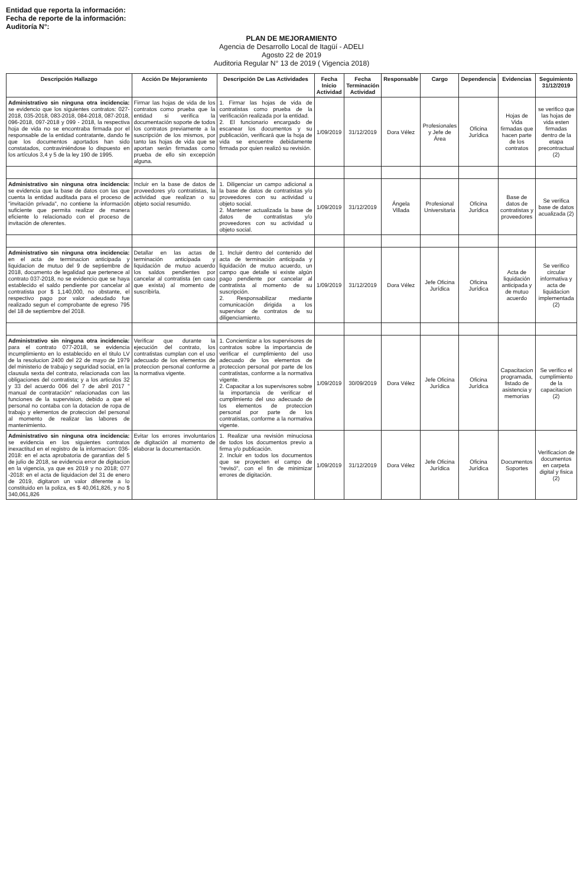Entidad que reporta la información:
Fecha de reporte de la información:
Auditoría N°:
PLAN DE MEJORAMIENTO
Agencia de Desarrollo Local de Itagüí - ADELI
Agosto 22 de 2019
Auditoria Regular N° 13 de 2019 ( Vigencia 2018)
| Descripción Hallazgo | Acción De Mejoramiento | Descripción De Las Actividades | Fecha Inicio Actividad | Fecha Terminación Actividad | Responsable | Cargo | Dependencia | Evidencias | Seguimiento 31/12/2019 |
| --- | --- | --- | --- | --- | --- | --- | --- | --- | --- |
| Administrativo sin ninguna otra incidencia: se evidencio que los siguientes contratos: 027-2018, 035-2018, 083-2018, 084-2018, 087-2018, 096-2018, 097-2018 y 099 - 2018, la respectiva hoja de vida no se encontraba firmada por el responsable de la entidad contratante, dando fe que los documentos aportados han sido constatados, contraviniéndose lo dispuesto en los artículos 3,4 y 5 de la ley 190 de 1995. | Firmar las hojas de vida de los contratos como prueba que la entidad si verifica la documentación soporte de todos los contratos previamente a la suscripción de los mismos, por tanto las hojas de vida que se aportan serán firmadas como prueba de ello sin excepción alguna. | 1. Firmar las hojas de vida de contratistas como prueba de la verificación realizada por la entidad. 2. El funcionario encargado de escanear los documentos y su publicación, verificará que la hoja de vida se encuentre debidamente firmada por quien realizó su revisión. | 1/09/2019 | 31/12/2019 | Dora Vélez | Profesionales y Jefe de Área | Oficina Jurídica | Hojas de Vida firmadas que hacen parte de los contratos | se verifico que las hojas de vida esten firmadas dentro de la etapa precontractual (2) |
| Administrativo sin ninguna otra incidencia: se evidencia que la base de datos con las que cuenta la entidad auditada para el proceso de "invitación privada", no contiene la información suficiente que permita realizar de manera eficiente lo relacionado con el proceso de invitación de oferentes. | Incluir en la base de datos de proveedores y/o contratistas, la actividad que realizan o su objeto social resumido. | 1. Diligenciar un campo adicional a la base de datos de contratistas y/o proveedores con su actividad u objeto social. 2. Mantener actualizada la base de datos de contratistas y/o proveedores con su actividad u objeto social. | 1/09/2019 | 31/12/2019 | Ángela Villada | Profesional Universitaria | Oficina Jurídica | Base de datos de contratistas y proveedores | Se verifica base de datos acualizada (2) |
| Administrativo sin ninguna otra incidencia: en el acta de terminacion anticipada y liquidacion de mutuo del 9 de septiembre de 2018, documento de legalidad que pertenece al contrato 037-2018, no se evidencio que se haya establecido el saldo pendiente por cancelar al contratista por $ 1,140,000, no obstante, el respectivo pago por valor adeudado fue realizado segun el comprobante de egreso 795 del 18 de septiembre del 2018. | Detallar en las actas de terminación anticipada y liquidación de mutuo acuerdo los saldos pendientes por cancelar al contratista (en caso que exista) al momento de suscribirla. | 1. Incluir dentro del contenido del acta de terminación anticipada y liquidación de mutuo acuerdo, un campo que detalle si existe algún pago pendiente por cancelar al contratista al momento de su suscripción. 2. Responsabilizar mediante comunicación dirigida a los supervisor de contratos de su diligenciamiento. | 1/09/2019 | 31/12/2019 | Dora Vélez | Jefe Oficina Jurídica | Oficina Jurídica | Acta de liquidación anticipada y de mutuo acuerdo | Se verifico circular informativa y acta de liquidacion implementada (2) |
| Administrativo sin ninguna otra incidencia: para el contrato 077-2018, se evidencia incumplimiento en lo establecido en el titulo LV de la resolucion 2400 del 22 de mayo de 1979 del ministerio de trabajo y seguridad social, en la clausula sexta del contrato, relacionada con las obligaciones del contratista; y a los articulos 32 y 33 del acuerdo 006 del 7 de abril 2017 " manual de contratación" relacionadas con las funciones de la supervision, debido a que el personal no contaba con la dotacion de ropa de trabajo y elementos de proteccion del personal al momento de realizar las labores de mantenimiento. | Verificar que durante la ejecución del contrato, los contratistas cumplan con el uso adecuado de los elementos de proteccion personal conforme a la normativa vigente. | 1. Concientizar a los supervisores de contratos sobre la importancia de verificar el cumplimiento del uso adecuado de los elementos de proteccion personal por parte de los contratistas, conforme a la normativa vigente. 2. Capacitar a los supervisores sobre la importancia de verificar el cumplimiento del uso adecuado de los elementos de proteccion personal por parte de los contratistas, conforme a la normativa vigente. | 1/09/2019 | 30/09/2019 | Dora Vélez | Jefe Oficina Jurídica | Oficina Jurídica | Capacitacion programada, listado de asistencia y memorias | Se verifico el cumplimiento de la capacitacion (2) |
| Administrativo sin ninguna otra incidencia: se evidencia en los siguientes contratos inexactitud en el registro de la informacion: 036-2018: en el acta aprobatoria de garantias del 5 de julio de 2018, se evidencia error de digitacion en la vigencia, ya que es 2019 y no 2018; 077 -2018: en el acta de liquidacion del 31 de enero de 2019, digitaron un valor diferente a lo constituido en la poliza, es $ 40,061,826, y no $ 340,061,826 | Evitar los errores involuntarios de digitación al momento de elaborar la documentación. | 1. Realizar una revisión minuciosa de todos los documentos previo a firma y/o publicación. 2. Incluir en todos los documentos que se proyecten el campo de "revisó", con el fin de minimizar errores de digitación. | 1/09/2019 | 31/12/2019 | Dora Vélez | Jefe Oficina Jurídica | Oficina Jurídica | Documentos Soportes | Verificacion de documentos en carpeta digital y fisica (2) |